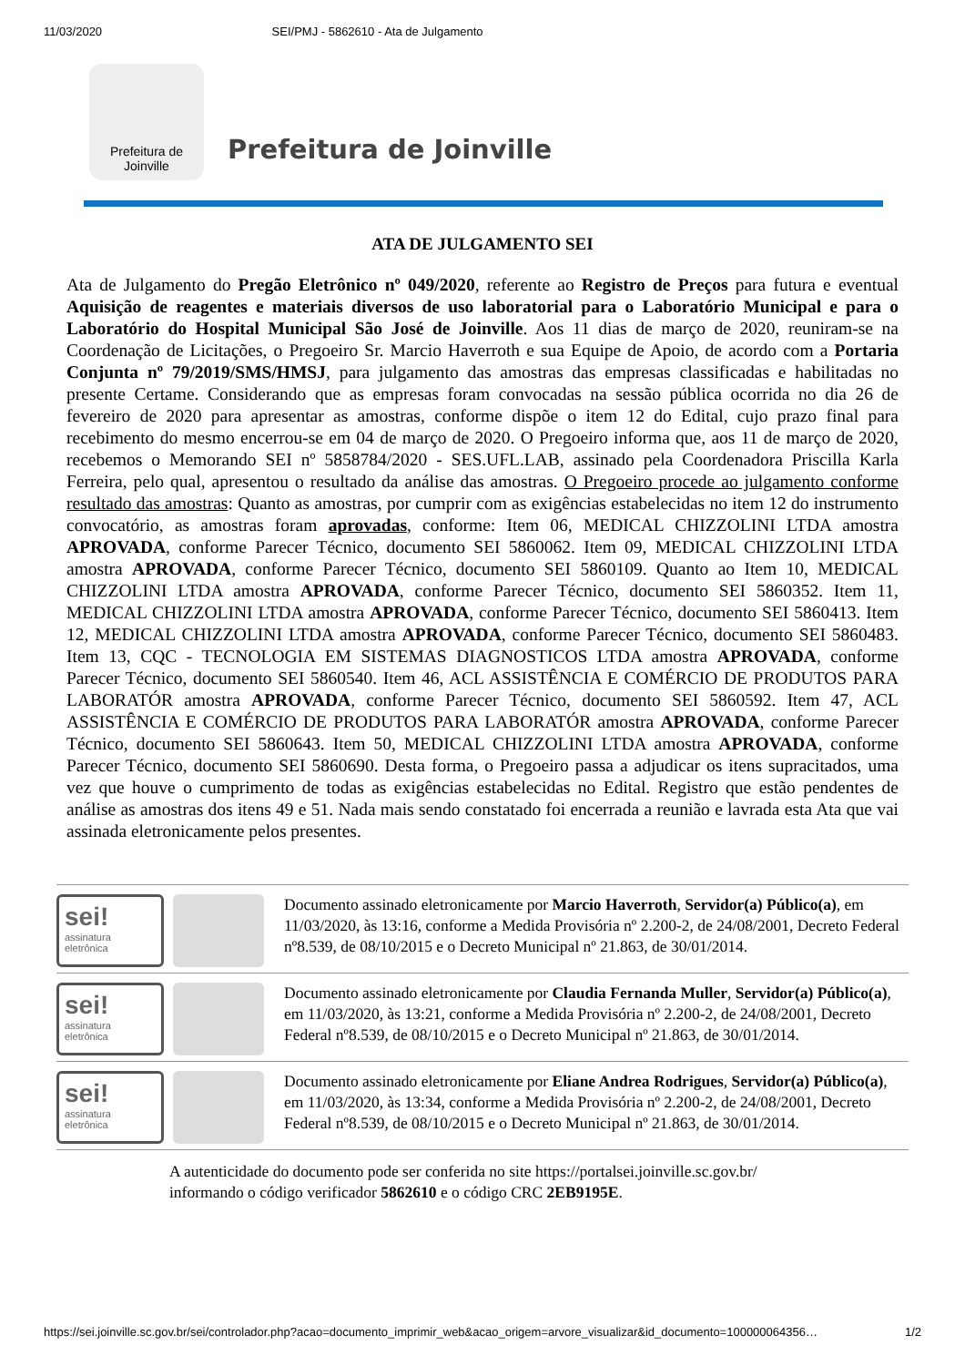11/03/2020 SEI/PMJ - 5862610 - Ata de Julgamento
Prefeitura de
Joinville
Prefeitura de Joinville
ATA DE JULGAMENTO SEI
Ata de Julgamento do Pregão Eletrônico nº 049/2020, referente ao Registro de Preços para futura e eventual Aquisição de reagentes e materiais diversos de uso laboratorial para o Laboratório Municipal e para o Laboratório do Hospital Municipal São José de Joinville. Aos 11 dias de março de 2020, reuniram-se na Coordenação de Licitações, o Pregoeiro Sr. Marcio Haverroth e sua Equipe de Apoio, de acordo com a Portaria Conjunta nº 79/2019/SMS/HMSJ, para julgamento das amostras das empresas classificadas e habilitadas no presente Certame. Considerando que as empresas foram convocadas na sessão pública ocorrida no dia 26 de fevereiro de 2020 para apresentar as amostras, conforme dispõe o item 12 do Edital, cujo prazo final para recebimento do mesmo encerrou-se em 04 de março de 2020. O Pregoeiro informa que, aos 11 de março de 2020, recebemos o Memorando SEI nº 5858784/2020 - SES.UFL.LAB, assinado pela Coordenadora Priscilla Karla Ferreira, pelo qual, apresentou o resultado da análise das amostras. O Pregoeiro procede ao julgamento conforme resultado das amostras: Quanto as amostras, por cumprir com as exigências estabelecidas no item 12 do instrumento convocatório, as amostras foram aprovadas, conforme: Item 06, MEDICAL CHIZZOLINI LTDA amostra APROVADA, conforme Parecer Técnico, documento SEI 5860062. Item 09, MEDICAL CHIZZOLINI LTDA amostra APROVADA, conforme Parecer Técnico, documento SEI 5860109. Quanto ao Item 10, MEDICAL CHIZZOLINI LTDA amostra APROVADA, conforme Parecer Técnico, documento SEI 5860352. Item 11, MEDICAL CHIZZOLINI LTDA amostra APROVADA, conforme Parecer Técnico, documento SEI 5860413. Item 12, MEDICAL CHIZZOLINI LTDA amostra APROVADA, conforme Parecer Técnico, documento SEI 5860483. Item 13, CQC - TECNOLOGIA EM SISTEMAS DIAGNOSTICOS LTDA amostra APROVADA, conforme Parecer Técnico, documento SEI 5860540. Item 46, ACL ASSISTÊNCIA E COMÉRCIO DE PRODUTOS PARA LABORATÓR amostra APROVADA, conforme Parecer Técnico, documento SEI 5860592. Item 47, ACL ASSISTÊNCIA E COMÉRCIO DE PRODUTOS PARA LABORATÓR amostra APROVADA, conforme Parecer Técnico, documento SEI 5860643. Item 50, MEDICAL CHIZZOLINI LTDA amostra APROVADA, conforme Parecer Técnico, documento SEI 5860690. Desta forma, o Pregoeiro passa a adjudicar os itens supracitados, uma vez que houve o cumprimento de todas as exigências estabelecidas no Edital. Registro que estão pendentes de análise as amostras dos itens 49 e 51. Nada mais sendo constatado foi encerrada a reunião e lavrada esta Ata que vai assinada eletronicamente pelos presentes.
sei!
assinatura eletrônica
Documento assinado eletronicamente por Marcio Haverroth, Servidor(a) Público(a), em 11/03/2020, às 13:16, conforme a Medida Provisória nº 2.200-2, de 24/08/2001, Decreto Federal nº8.539, de 08/10/2015 e o Decreto Municipal nº 21.863, de 30/01/2014.
sei!
assinatura eletrônica
Documento assinado eletronicamente por Claudia Fernanda Muller, Servidor(a) Público(a), em 11/03/2020, às 13:21, conforme a Medida Provisória nº 2.200-2, de 24/08/2001, Decreto Federal nº8.539, de 08/10/2015 e o Decreto Municipal nº 21.863, de 30/01/2014.
sei!
assinatura eletrônica
Documento assinado eletronicamente por Eliane Andrea Rodrigues, Servidor(a) Público(a), em 11/03/2020, às 13:34, conforme a Medida Provisória nº 2.200-2, de 24/08/2001, Decreto Federal nº8.539, de 08/10/2015 e o Decreto Municipal nº 21.863, de 30/01/2014.
A autenticidade do documento pode ser conferida no site https://portalsei.joinville.sc.gov.br/
informando o código verificador 5862610 e o código CRC 2EB9195E.
https://sei.joinville.sc.gov.br/sei/controlador.php?acao=documento_imprimir_web&acao_origem=arvore_visualizar&id_documento=100000064356… 1/2